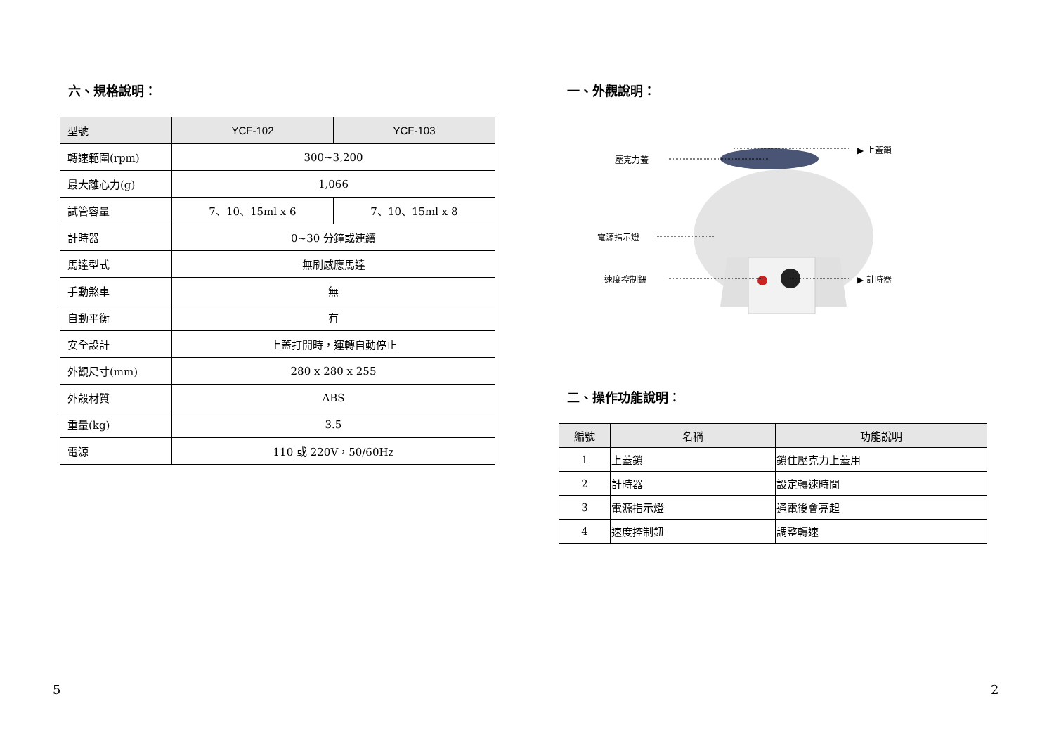六、規格說明：
| 型號 | YCF-102 | YCF-103 |
| --- | --- | --- |
| 轉速範圍(rpm) | 300~3,200 | |
| 最大離心力(g) | 1,066 | |
| 試管容量 | 7、10、15ml x 6 | 7、10、15ml x 8 |
| 計時器 | 0~30 分鐘或連續 | |
| 馬達型式 | 無刷感應馬達 | |
| 手動煞車 | 無 | |
| 自動平衡 | 有 | |
| 安全設計 | 上蓋打開時，運轉自動停止 | |
| 外觀尺寸(mm) | 280 x 280 x 255 | |
| 外殼材質 | ABS | |
| 重量(kg) | 3.5 | |
| 電源 | 110 或 220V，50/60Hz | |
一、外觀說明：
壓克力蓋
▶ 上蓋鎖
電源指示燈
速度控制鈕 ▶ 計時器
二、操作功能說明：
| 編號 | 名稱 | 功能說明 |
| --- | --- | --- |
| 1 | 上蓋鎖 | 鎖住壓克力上蓋用 |
| 2 | 計時器 | 設定轉速時間 |
| 3 | 電源指示燈 | 通電後會亮起 |
| 4 | 速度控制鈕 | 調整轉速 |
5 2